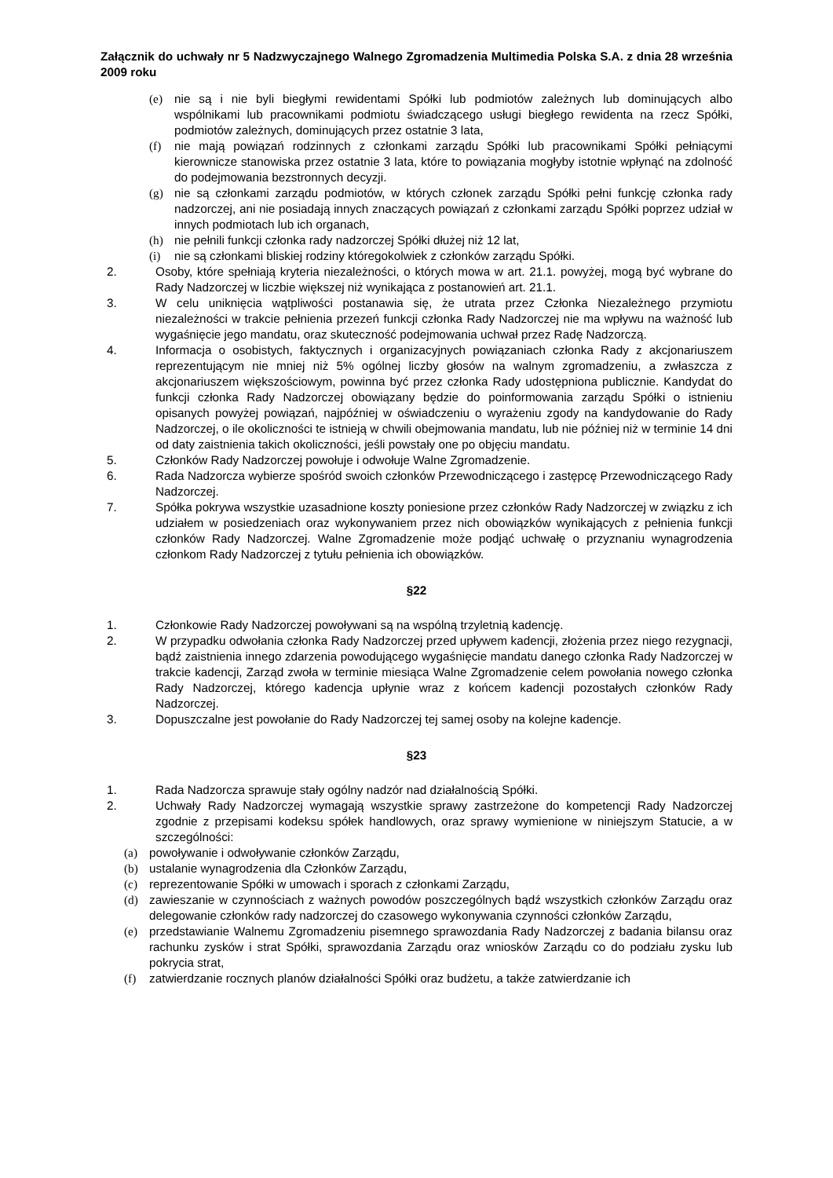Załącznik do uchwały nr 5 Nadzwyczajnego Walnego Zgromadzenia Multimedia Polska S.A. z dnia 28 września 2009 roku
(e) nie są i nie byli biegłymi rewidentami Spółki lub podmiotów zależnych lub dominujących albo wspólnikami lub pracownikami podmiotu świadczącego usługi biegłego rewidenta na rzecz Spółki, podmiotów zależnych, dominujących przez ostatnie 3 lata,
(f) nie mają powiązań rodzinnych z członkami zarządu Spółki lub pracownikami Spółki pełniącymi kierownicze stanowiska przez ostatnie 3 lata, które to powiązania mogłyby istotnie wpłynąć na zdolność do podejmowania bezstronnych decyzji.
(g) nie są członkami zarządu podmiotów, w których członek zarządu Spółki pełni funkcję członka rady nadzorczej, ani nie posiadają innych znaczących powiązań z członkami zarządu Spółki poprzez udział w innych podmiotach lub ich organach,
(h) nie pełnili funkcji członka rady nadzorczej Spółki dłużej niż 12 lat,
(i) nie są członkami bliskiej rodziny któregokolwiek z członków zarządu Spółki.
2. Osoby, które spełniają kryteria niezależności, o których mowa w art. 21.1. powyżej, mogą być wybrane do Rady Nadzorczej w liczbie większej niż wynikająca z postanowień art. 21.1.
3. W celu uniknięcia wątpliwości postanawia się, że utrata przez Członka Niezależnego przymiotu niezależności w trakcie pełnienia przezeń funkcji członka Rady Nadzorczej nie ma wpływu na ważność lub wygaśnięcie jego mandatu, oraz skuteczność podejmowania uchwał przez Radę Nadzorczą.
4. Informacja o osobistych, faktycznych i organizacyjnych powiązaniach członka Rady z akcjonariuszem reprezentującym nie mniej niż 5% ogólnej liczby głosów na walnym zgromadzeniu, a zwłaszcza z akcjonariuszem większościowym, powinna być przez członka Rady udostępniona publicznie. Kandydat do funkcji członka Rady Nadzorczej obowiązany będzie do poinformowania zarządu Spółki o istnieniu opisanych powyżej powiązań, najpóźniej w oświadczeniu o wyrażeniu zgody na kandydowanie do Rady Nadzorczej, o ile okoliczności te istnieją w chwili obejmowania mandatu, lub nie później niż w terminie 14 dni od daty zaistnienia takich okoliczności, jeśli powstały one po objęciu mandatu.
5. Członków Rady Nadzorczej powołuje i odwołuje Walne Zgromadzenie.
6. Rada Nadzorcza wybierze spośród swoich członków Przewodniczącego i zastępcę Przewodniczącego Rady Nadzorczej.
7. Spółka pokrywa wszystkie uzasadnione koszty poniesione przez członków Rady Nadzorczej w związku z ich udziałem w posiedzeniach oraz wykonywaniem przez nich obowiązków wynikających z pełnienia funkcji członków Rady Nadzorczej. Walne Zgromadzenie może podjąć uchwałę o przyznaniu wynagrodzenia członkom Rady Nadzorczej z tytułu pełnienia ich obowiązków.
§22
1. Członkowie Rady Nadzorczej powoływani są na wspólną trzyletnią kadencję.
2. W przypadku odwołania członka Rady Nadzorczej przed upływem kadencji, złożenia przez niego rezygnacji, bądź zaistnienia innego zdarzenia powodującego wygaśnięcie mandatu danego członka Rady Nadzorczej w trakcie kadencji, Zarząd zwoła w terminie miesiąca Walne Zgromadzenie celem powołania nowego członka Rady Nadzorczej, którego kadencja upłynie wraz z końcem kadencji pozostałych członków Rady Nadzorczej.
3. Dopuszczalne jest powołanie do Rady Nadzorczej tej samej osoby na kolejne kadencje.
§23
1. Rada Nadzorcza sprawuje stały ogólny nadzór nad działalnością Spółki.
2. Uchwały Rady Nadzorczej wymagają wszystkie sprawy zastrzeżone do kompetencji Rady Nadzorczej zgodnie z przepisami kodeksu spółek handlowych, oraz sprawy wymienione w niniejszym Statucie, a w szczególności:
(a) powoływanie i odwoływanie członków Zarządu,
(b) ustalanie wynagrodzenia dla Członków Zarządu,
(c) reprezentowanie Spółki w umowach i sporach z członkami Zarządu,
(d) zawieszanie w czynnościach z ważnych powodów poszczególnych bądź wszystkich członków Zarządu oraz delegowanie członków rady nadzorczej do czasowego wykonywania czynności członków Zarządu,
(e) przedstawianie Walnemu Zgromadzeniu pisemnego sprawozdania Rady Nadzorczej z badania bilansu oraz rachunku zysków i strat Spółki, sprawozdania Zarządu oraz wniosków Zarządu co do podziału zysku lub pokrycia strat,
(f) zatwierdzanie rocznych planów działalności Spółki oraz budżetu, a także zatwierdzanie ich